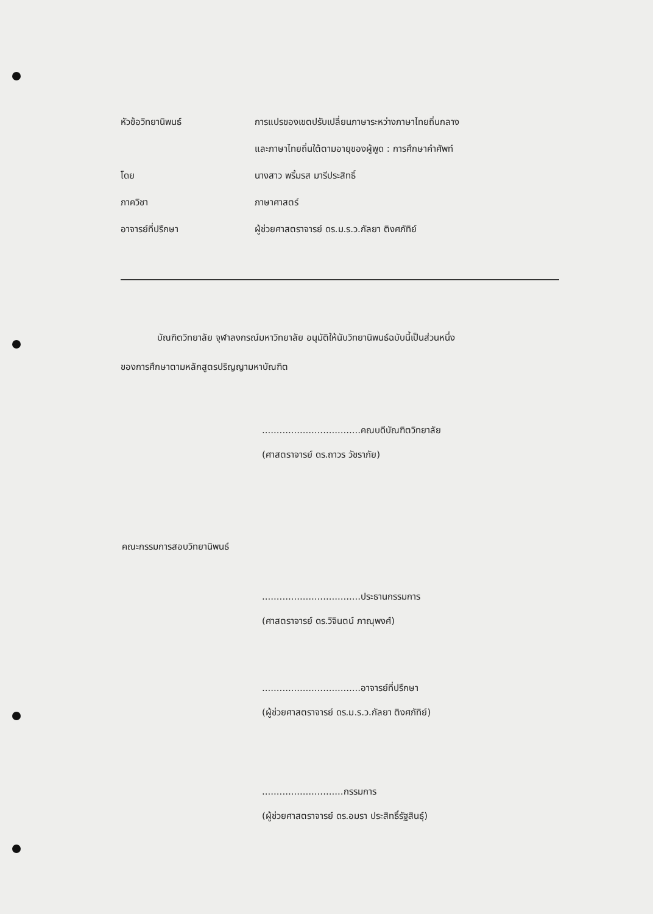หัวข้อวิทยานิพนธ์ การแปรของเขตปรับเปลี่ยนภาษาระหว่างภาษาไทยถิ่นกลาง
และภาษาไทยถิ่นใต้ตามอายุของผู้พูด : การศึกษาคำศัพท์
โดย นางสาว พริ้มรส มารีประสิทธิ์
ภาควิชา ภาษาศาสตร์
อาจารย์ที่ปรึกษา ผู้ช่วยศาสตราจารย์ ดร.ม.ร.ว.กัลยา ติงศภัทิย์
บัณฑิตวิทยาลัย จุฬาลงกรณ์มหาวิทยาลัย อนุมัติให้นับวิทยานิพนธ์ฉบับนี้เป็นส่วนหนึ่ง
ของการศึกษาตามหลักสูตรปริญญามหาบัณฑิต
..................................คณบดีบัณฑิตวิทยาลัย
(ศาสตราจารย์ ดร.ถาวร วัชราภัย)
คณะกรรมการสอบวิทยานิพนธ์
..................................ประธานกรรมการ
(ศาสตราจารย์ ดร.วิจินตน์ ภาณุพงศ์)
..................................อาจารย์ที่ปรึกษา
(ผู้ช่วยศาสตราจารย์ ดร.ม.ร.ว.กัลยา ติงศภัทิย์)
............................กรรมการ
(ผู้ช่วยศาสตราจารย์ ดร.อมรา ประสิทธิ์รัฐสินธุ์)